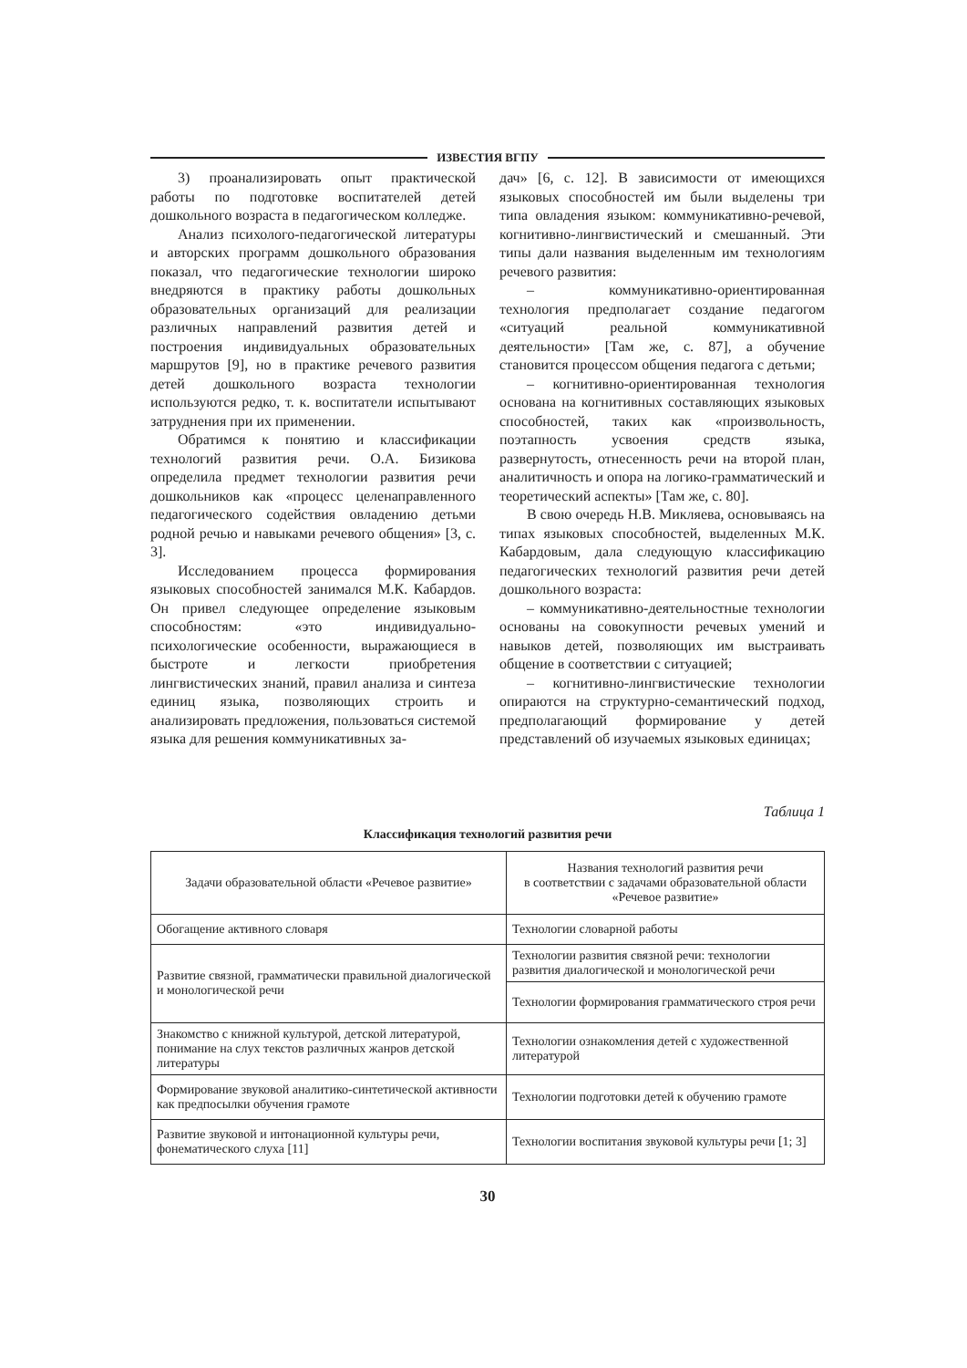ИЗВЕСТИЯ ВГПУ
3) проанализировать опыт практической работы по подготовке воспитателей детей дошкольного возраста в педагогическом колледже.
Анализ психолого-педагогической литературы и авторских программ дошкольного образования показал, что педагогические технологии широко внедряются в практику работы дошкольных образовательных организаций для реализации различных направлений развития детей и построения индивидуальных образовательных маршрутов [9], но в практике речевого развития детей дошкольного возраста технологии используются редко, т. к. воспитатели испытывают затруднения при их применении.
Обратимся к понятию и классификации технологий развития речи. О.А. Бизикова определила предмет технологии развития речи дошкольников как «процесс целенаправленного педагогического содействия овладению детьми родной речью и навыками речевого общения» [3, с. 3].
Исследованием процесса формирования языковых способностей занимался М.К. Кабардов. Он привел следующее определение языковым способностям: «это индивидуально-психологические особенности, выражающиеся в быстроте и легкости приобретения лингвистических знаний, правил анализа и синтеза единиц языка, позволяющих строить и анализировать предложения, пользоваться системой языка для решения коммуникативных за-
дач» [6, с. 12]. В зависимости от имеющихся языковых способностей им были выделены три типа овладения языком: коммуникативно-речевой, когнитивно-лингвистический и смешанный. Эти типы дали названия выделенным им технологиям речевого развития:
– коммуникативно-ориентированная технология предполагает создание педагогом «ситуаций реальной коммуникативной деятельности» [Там же, с. 87], а обучение становится процессом общения педагога с детьми;
– когнитивно-ориентированная технология основана на когнитивных составляющих языковых способностей, таких как «произвольность, поэтапность усвоения средств языка, развернутость, отнесенность речи на второй план, аналитичность и опора на логико-грамматический и теоретический аспекты» [Там же, с. 80].
В свою очередь Н.В. Микляева, основываясь на типах языковых способностей, выделенных М.К. Кабардовым, дала следующую классификацию педагогических технологий развития речи детей дошкольного возраста:
– коммуникативно-деятельностные технологии основаны на совокупности речевых умений и навыков детей, позволяющих им выстраивать общение в соответствии с ситуацией;
– когнитивно-лингвистические технологии опираются на структурно-семантический подход, предполагающий формирование у детей представлений об изучаемых языковых единицах;
Таблица 1
Классификация технологий развития речи
| Задачи образовательной области «Речевое развитие» | Названия технологий развития речи в соответствии с задачами образовательной области «Речевое развитие» |
| --- | --- |
| Обогащение активного словаря | Технологии словарной работы |
| Развитие связной, грамматически правильной диалогической и монологической речи | Технологии развития связной речи: технологии развития диалогической и монологической речи |
| | Технологии формирования грамматического строя речи |
| Знакомство с книжной культурой, детской литературой, понимание на слух текстов различных жанров детской литературы | Технологии ознакомления детей с художественной литературой |
| Формирование звуковой аналитико-синтетической активности как предпосылки обучения грамоте | Технологии подготовки детей к обучению грамоте |
| Развитие звуковой и интонационной культуры речи, фонематического слуха [11] | Технологии воспитания звуковой культуры речи [1; 3] |
30